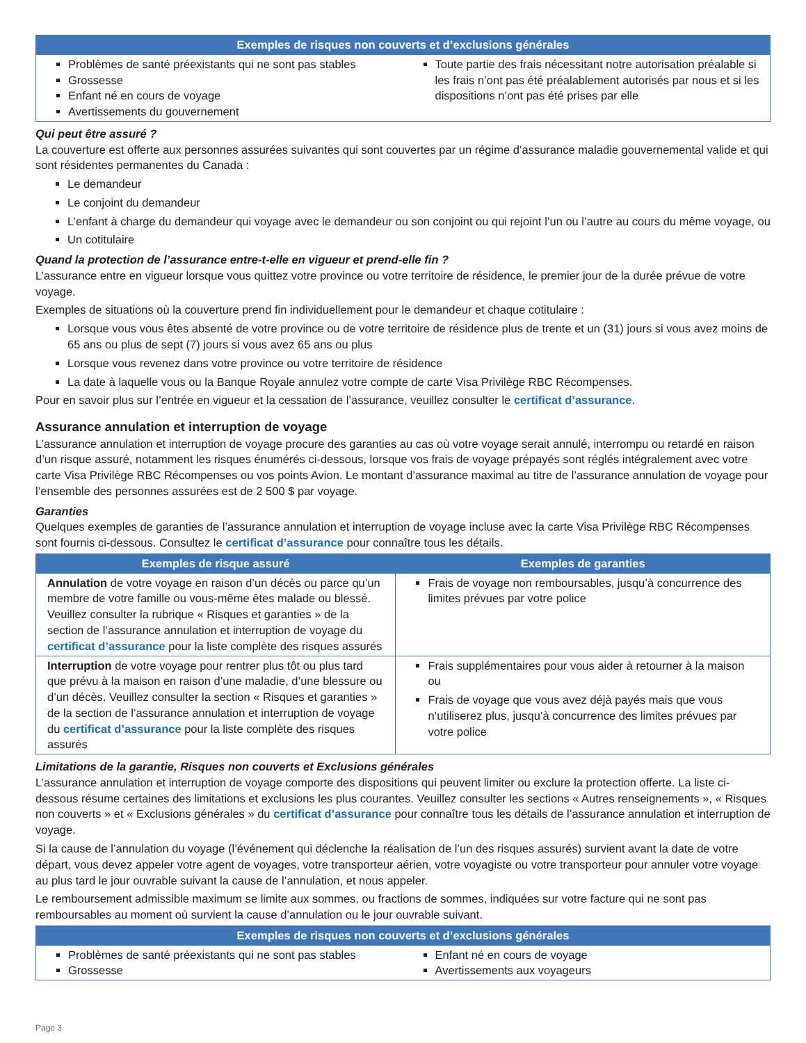| Exemples de risques non couverts et d’exclusions générales |
| --- |
| Problèmes de santé préexistants qui ne sont pas stables Grossesse Enfant né en cours de voyage Avertissements du gouvernement Toute partie des frais nécessitant notre autorisation préalable si les frais n’ont pas été préalablement autorisés par nous et si les dispositions n’ont pas été prises par elle |
Qui peut être assuré ?
La couverture est offerte aux personnes assurées suivantes qui sont couvertes par un régime d’assurance maladie gouvernemental valide et qui sont résidentes permanentes du Canada :
Le demandeur
Le conjoint du demandeur
L’enfant à charge du demandeur qui voyage avec le demandeur ou son conjoint ou qui rejoint l’un ou l’autre au cours du même voyage, ou
Un cotitulaire
Quand la protection de l’assurance entre-t-elle en vigueur et prend-elle fin ?
L’assurance entre en vigueur lorsque vous quittez votre province ou votre territoire de résidence, le premier jour de la durée prévue de votre voyage.
Exemples de situations où la couverture prend fin individuellement pour le demandeur et chaque cotitulaire :
Lorsque vous vous êtes absenté de votre province ou de votre territoire de résidence plus de trente et un (31) jours si vous avez moins de 65 ans ou plus de sept (7) jours si vous avez 65 ans ou plus
Lorsque vous revenez dans votre province ou votre territoire de résidence
La date à laquelle vous ou la Banque Royale annulez votre compte de carte Visa Privilège RBC Récompenses.
Pour en savoir plus sur l’entrée en vigueur et la cessation de l’assurance, veuillez consulter le certificat d’assurance.
Assurance annulation et interruption de voyage
L’assurance annulation et interruption de voyage procure des garanties au cas où votre voyage serait annulé, interrompu ou retardé en raison d’un risque assuré, notamment les risques énumérés ci-dessous, lorsque vos frais de voyage prépayés sont réglés intégralement avec votre carte Visa Privilège RBC Récompenses ou vos points Avion. Le montant d’assurance maximal au titre de l’assurance annulation de voyage pour l’ensemble des personnes assurées est de 2 500 $ par voyage.
Garanties
Quelques exemples de garanties de l’assurance annulation et interruption de voyage incluse avec la carte Visa Privilège RBC Récompenses sont fournis ci-dessous. Consultez le certificat d’assurance pour connaître tous les détails.
| Exemples de risque assuré | Exemples de garanties |
| --- | --- |
| Annulation de votre voyage en raison d’un décès ou parce qu’un membre de votre famille ou vous-même êtes malade ou blessé. Veuillez consulter la rubrique « Risques et garanties » de la section de l’assurance annulation et interruption de voyage du certificat d’assurance pour la liste complète des risques assurés | Frais de voyage non remboursables, jusqu’à concurrence des limites prévues par votre police |
| Interruption de votre voyage pour rentrer plus tôt ou plus tard que prévu à la maison en raison d’une maladie, d’une blessure ou d’un décès. Veuillez consulter la section « Risques et garanties » de la section de l’assurance annulation et interruption de voyage du certificat d’assurance pour la liste complète des risques assurés | Frais supplémentaires pour vous aider à retourner à la maison ou Frais de voyage que vous avez déjà payés mais que vous n’utiliserez plus, jusqu’à concurrence des limites prévues par votre police |
Limitations de la garantie, Risques non couverts et Exclusions générales
L’assurance annulation et interruption de voyage comporte des dispositions qui peuvent limiter ou exclure la protection offerte. La liste ci-dessous résume certaines des limitations et exclusions les plus courantes. Veuillez consulter les sections « Autres renseignements », « Risques non couverts » et « Exclusions générales » du certificat d’assurance pour connaître tous les détails de l’assurance annulation et interruption de voyage.
Si la cause de l’annulation du voyage (l’événement qui déclenche la réalisation de l’un des risques assurés) survient avant la date de votre départ, vous devez appeler votre agent de voyages, votre transporteur aérien, votre voyagiste ou votre transporteur pour annuler votre voyage au plus tard le jour ouvrable suivant la cause de l’annulation, et nous appeler.
Le remboursement admissible maximum se limite aux sommes, ou fractions de sommes, indiquées sur votre facture qui ne sont pas remboursables au moment où survient la cause d’annulation ou le jour ouvrable suivant.
| Exemples de risques non couverts et d’exclusions générales |
| --- |
| Problèmes de santé préexistants qui ne sont pas stables Grossesse Enfant né en cours de voyage Avertissements aux voyageurs |
Page 3